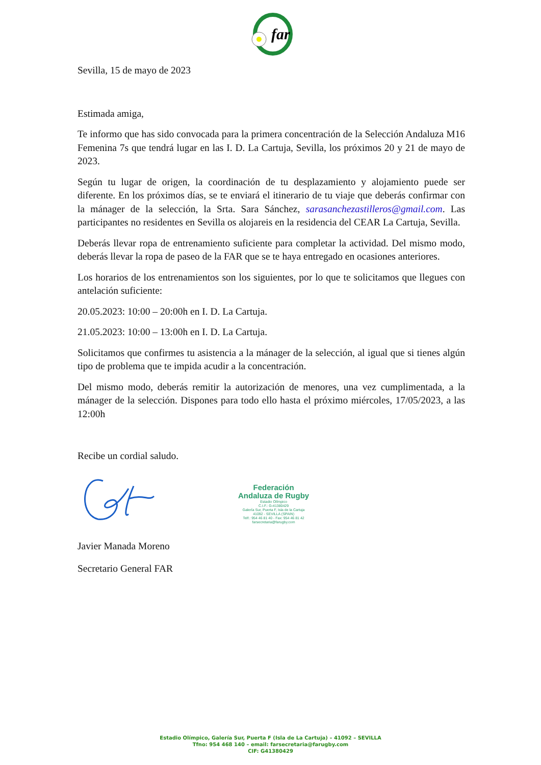far
Sevilla, 15 de mayo de 2023
Estimada amiga,
Te informo que has sido convocada para la primera concentración de la Selección Andaluza M16 Femenina 7s que tendrá lugar en las I. D. La Cartuja, Sevilla, los próximos 20 y 21 de mayo de 2023.
Según tu lugar de origen, la coordinación de tu desplazamiento y alojamiento puede ser diferente. En los próximos días, se te enviará el itinerario de tu viaje que deberás confirmar con la mánager de la selección, la Srta. Sara Sánchez, sarasanchezastilleros@gmail.com. Las participantes no residentes en Sevilla os alojareis en la residencia del CEAR La Cartuja, Sevilla.
Deberás llevar ropa de entrenamiento suficiente para completar la actividad. Del mismo modo, deberás llevar la ropa de paseo de la FAR que se te haya entregado en ocasiones anteriores.
Los horarios de los entrenamientos son los siguientes, por lo que te solicitamos que llegues con antelación suficiente:
20.05.2023: 10:00 – 20:00h en I. D. La Cartuja.
21.05.2023: 10:00 – 13:00h en I. D. La Cartuja.
Solicitamos que confirmes tu asistencia a la mánager de la selección, al igual que si tienes algún tipo de problema que te impida acudir a la concentración.
Del mismo modo, deberás remitir la autorización de menores, una vez cumplimentada, a la mánager de la selección. Dispones para todo ello hasta el próximo miércoles, 17/05/2023, a las 12:00h
Recibe un cordial saludo.
Federación
Andaluza de Rugby
Estadio Olímpico
C.I.F.: G-41380429
Galería Sur, Puerta F, Isla de la Cartuja
41092 - SEVILLA (SPAIN)
Telf.: 954 46 81 40 - Fax: 954 46 81 42
farsecretaria@farugby.com
Javier Manada Moreno
Secretario General FAR
Estadio Olímpico, Galería Sur, Puerta F (Isla de La Cartuja) – 41092 – SEVILLA
Tfno: 954 468 140 – email: farsecretaria@farugby.com
CIF: G41380429